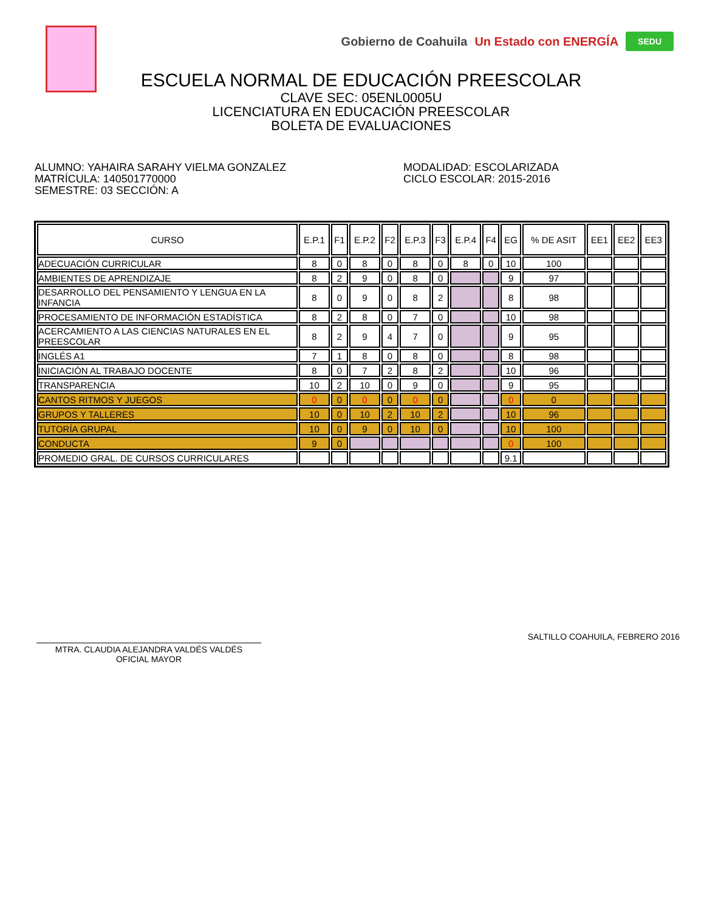Gobierno de Coahuila Un Estado con ENERGÍA SEDU
ESCUELA NORMAL DE EDUCACIÓN PREESCOLAR
CLAVE SEC: 05ENL0005U
LICENCIATURA EN EDUCACIÓN PREESCOLAR
BOLETA DE EVALUACIONES
ALUMNO: YAHAIRA SARAHY VIELMA GONZALEZ
MATRÍCULA: 140501770000
SEMESTRE: 03 SECCIÓN: A
MODALIDAD: ESCOLARIZADA
CICLO ESCOLAR: 2015-2016
| CURSO | E.P.1 | F1 | E.P.2 | F2 | E.P.3 | F3 | E.P.4 | F4 | EG | % DE ASIT | EE1 | EE2 | EE3 |
| --- | --- | --- | --- | --- | --- | --- | --- | --- | --- | --- | --- | --- | --- |
| ADECUACIÓN CURRICULAR | 8 | 0 | 8 | 0 | 8 | 0 | 8 | 0 | 10 | 100 | | | |
| AMBIENTES DE APRENDIZAJE | 8 | 2 | 9 | 0 | 8 | 0 | | | 9 | 97 | | | |
| DESARROLLO DEL PENSAMIENTO Y LENGUA EN LA INFANCIA | 8 | 0 | 9 | 0 | 8 | 2 | | | 8 | 98 | | | |
| PROCESAMIENTO DE INFORMACIÓN ESTADÍSTICA | 8 | 2 | 8 | 0 | 7 | 0 | | | 10 | 98 | | | |
| ACERCAMIENTO A LAS CIENCIAS NATURALES EN EL PREESCOLAR | 8 | 2 | 9 | 4 | 7 | 0 | | | 9 | 95 | | | |
| INGLÉS A1 | 7 | 1 | 8 | 0 | 8 | 0 | | | 8 | 98 | | | |
| INICIACIÓN AL TRABAJO DOCENTE | 8 | 0 | 7 | 2 | 8 | 2 | | | 10 | 96 | | | |
| TRANSPARENCIA | 10 | 2 | 10 | 0 | 9 | 0 | | | 9 | 95 | | | |
| CANTOS RITMOS Y JUEGOS | 0 | 0 | 0 | 0 | 0 | 0 | | | 0 | 0 | | | |
| GRUPOS Y TALLERES | 10 | 0 | 10 | 2 | 10 | 2 | | | 10 | 96 | | | |
| TUTORÍA GRUPAL | 10 | 0 | 9 | 0 | 10 | 0 | | | 10 | 100 | | | |
| CONDUCTA | 9 | 0 | | | | | | | 0 | 100 | | | |
| PROMEDIO GRAL. DE CURSOS CURRICULARES | | | | | | | | | 9.1 | | | | |
MTRA. CLAUDIA ALEJANDRA VALDÉS VALDÉS
OFICIAL MAYOR
SALTILLO COAHUILA, FEBRERO 2016